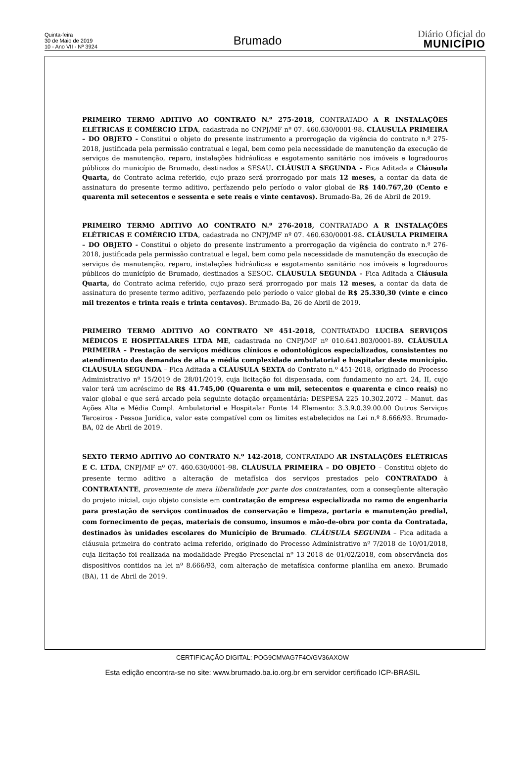Quinta-feira
30 de Maio de 2019
10 - Ano VII - Nº 3924
Brumado
Diário Oficial do
MUNICÍPIO
PRIMEIRO TERMO ADITIVO AO CONTRATO N.º 275-2018, CONTRATADO A R INSTALAÇÕES ELÉTRICAS E COMÉRCIO LTDA, cadastrada no CNPJ/MF nº 07. 460.630/0001-98. CLÁUSULA PRIMEIRA – DO OBJETO - Constitui o objeto do presente instrumento a prorrogação da vigência do contrato n.º 275-2018, justificada pela permissão contratual e legal, bem como pela necessidade de manutenção da execução de serviços de manutenção, reparo, instalações hidráulicas e esgotamento sanitário nos imóveis e logradouros públicos do município de Brumado, destinados a SESAU. CLÁUSULA SEGUNDA – Fica Aditada a Cláusula Quarta, do Contrato acima referido, cujo prazo será prorrogado por mais 12 meses, a contar da data de assinatura do presente termo aditivo, perfazendo pelo período o valor global de R$ 140.767,20 (Cento e quarenta mil setecentos e sessenta e sete reais e vinte centavos). Brumado-Ba, 26 de Abril de 2019.
PRIMEIRO TERMO ADITIVO AO CONTRATO N.º 276-2018, CONTRATADO A R INSTALAÇÕES ELÉTRICAS E COMÉRCIO LTDA, cadastrada no CNPJ/MF nº 07. 460.630/0001-98. CLÁUSULA PRIMEIRA – DO OBJETO - Constitui o objeto do presente instrumento a prorrogação da vigência do contrato n.º 276-2018, justificada pela permissão contratual e legal, bem como pela necessidade de manutenção da execução de serviços de manutenção, reparo, instalações hidráulicas e esgotamento sanitário nos imóveis e logradouros públicos do município de Brumado, destinados a SESOC. CLÁUSULA SEGUNDA – Fica Aditada a Cláusula Quarta, do Contrato acima referido, cujo prazo será prorrogado por mais 12 meses, a contar da data de assinatura do presente termo aditivo, perfazendo pelo período o valor global de R$ 25.330,30 (vinte e cinco mil trezentos e trinta reais e trinta centavos). Brumado-Ba, 26 de Abril de 2019.
PRIMEIRO TERMO ADITIVO AO CONTRATO Nº 451-2018, CONTRATADO LUCIBA SERVIÇOS MÉDICOS E HOSPITALARES LTDA ME, cadastrada no CNPJ/MF nº 010.641.803/0001-89. CLÁUSULA PRIMEIRA – Prestação de serviços médicos clínicos e odontológicos especializados, consistentes no atendimento das demandas de alta e média complexidade ambulatorial e hospitalar deste município. CLÁUSULA SEGUNDA – Fica Aditada a CLÁUSULA SEXTA do Contrato n.º 451-2018, originado do Processo Administrativo nº 15/2019 de 28/01/2019, cuja licitação foi dispensada, com fundamento no art. 24, II, cujo valor terá um acréscimo de R$ 41.745,00 (Quarenta e um mil, setecentos e quarenta e cinco reais) no valor global e que será arcado pela seguinte dotação orçamentária: DESPESA 225 10.302.2072 – Manut. das Ações Alta e Média Compl. Ambulatorial e Hospitalar Fonte 14 Elemento: 3.3.9.0.39.00.00 Outros Serviços Terceiros - Pessoa Jurídica, valor este compatível com os limites estabelecidos na Lei n.º 8.666/93. Brumado-BA, 02 de Abril de 2019.
SEXTO TERMO ADITIVO AO CONTRATO N.º 142-2018, CONTRATADO AR INSTALAÇÕES ELÉTRICAS E C. LTDA, CNPJ/MF nº 07. 460.630/0001-98. CLÁUSULA PRIMEIRA – DO OBJETO – Constitui objeto do presente termo aditivo a alteração de metafísica dos serviços prestados pelo CONTRATADO à CONTRATANTE, proveniente de mera liberalidade por parte dos contratantes, com a conseqüente alteração do projeto inicial, cujo objeto consiste em contratação de empresa especializada no ramo de engenharia para prestação de serviços continuados de conservação e limpeza, portaria e manutenção predial, com fornecimento de peças, materiais de consumo, insumos e mão-de-obra por conta da Contratada, destinados às unidades escolares do Município de Brumado. CLÁUSULA SEGUNDA – Fica aditada a cláusula primeira do contrato acima referido, originado do Processo Administrativo nº 7/2018 de 10/01/2018, cuja licitação foi realizada na modalidade Pregão Presencial nº 13-2018 de 01/02/2018, com observância dos dispositivos contidos na lei nº 8.666/93, com alteração de metafísica conforme planilha em anexo. Brumado (BA), 11 de Abril de 2019.
CERTIFICAÇÃO DIGITAL: POG9CMVAG7F4O/GV36AXOW
Esta edição encontra-se no site: www.brumado.ba.io.org.br em servidor certificado ICP-BRASIL